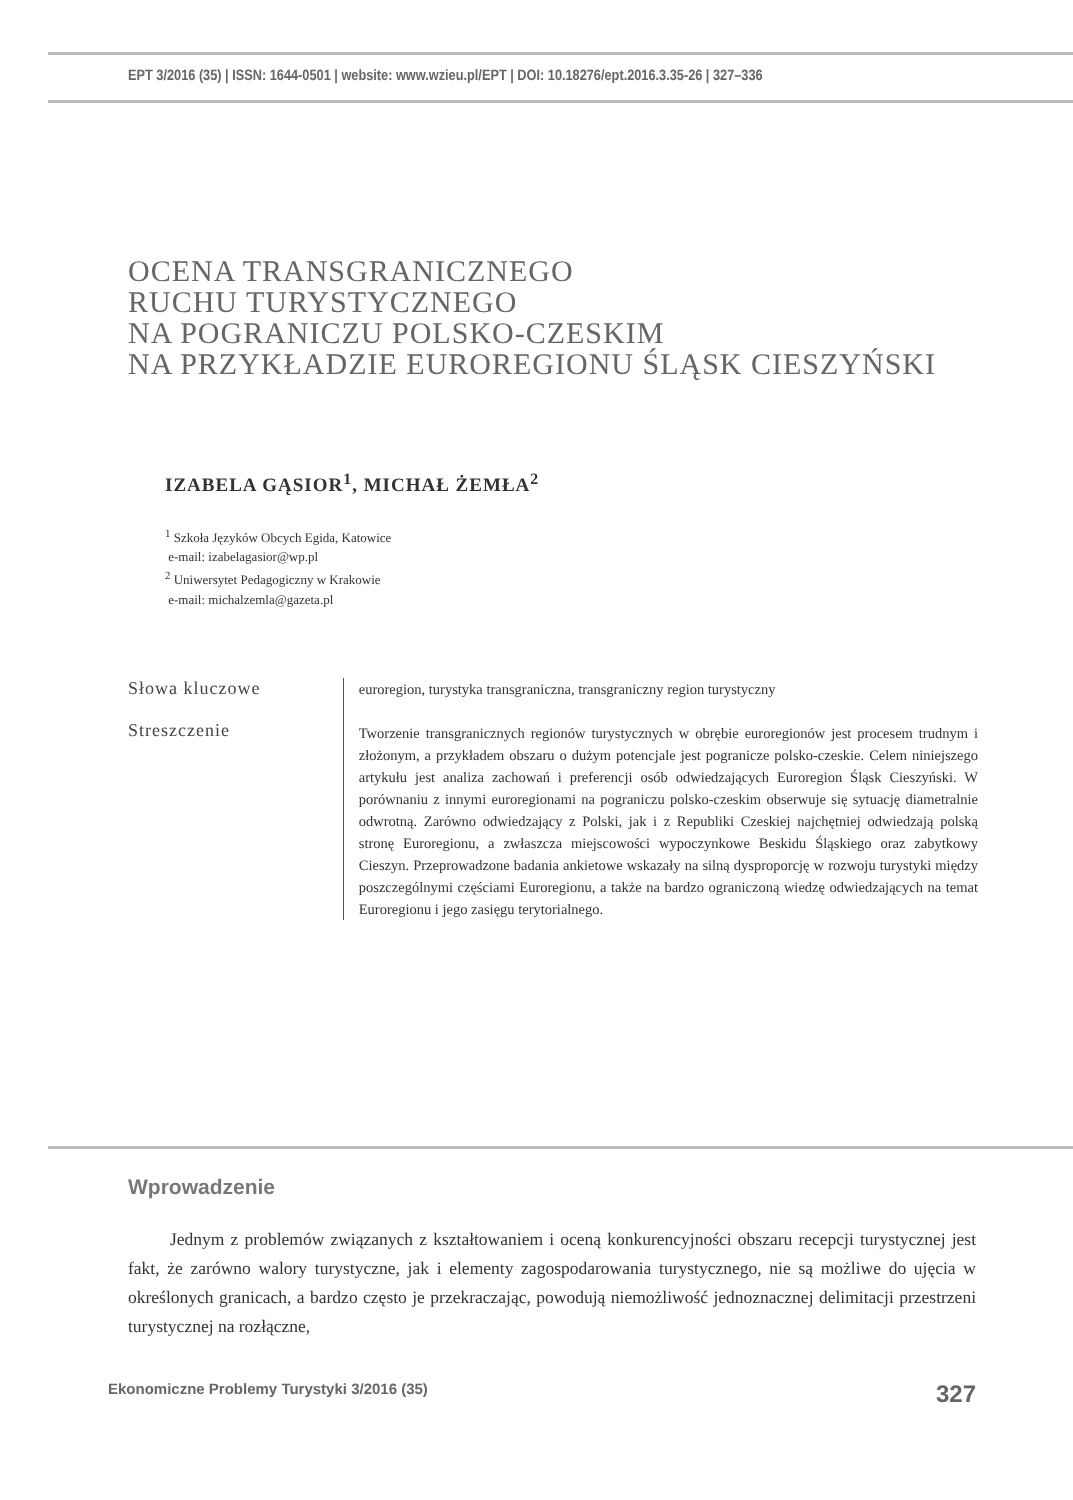EPT 3/2016 (35) | ISSN: 1644-0501 | website: www.wzieu.pl/EPT | DOI: 10.18276/ept.2016.3.35-26 | 327–336
OCENA TRANSGRANICZNEGO
RUCHU TURYSTYCZNEGO
NA POGRANICZU POLSKO-CZESKIM
NA PRZYKŁADZIE EUROREGIONU ŚLĄSK CIESZYŃSKI
IZABELA GĄSIOR<sup>1</sup>, MICHAŁ ŻEMŁA<sup>2</sup>
<sup>1</sup> Szkoła Języków Obcych Egida, Katowice
e-mail: izabelagasior@wp.pl
<sup>2</sup> Uniwersytet Pedagogiczny w Krakowie
e-mail: michalzemla@gazeta.pl
Słowa kluczowe
Streszczenie
euroregion, turystyka transgraniczna, transgraniczny region turystyczny
Tworzenie transgranicznych regionów turystycznych w obrębie euroregionów jest procesem trudnym i złożonym, a przykładem obszaru o dużym potencjale jest pogranicze polsko-czeskie. Celem niniejszego artykułu jest analiza zachowań i preferencji osób odwiedzających Euroregion Śląsk Cieszyński. W porównaniu z innymi euroregionami na pograniczu polsko-czeskim obserwuje się sytuację diametralnie odwrotną. Zarówno odwiedzający z Polski, jak i z Republiki Czeskiej najchętniej odwiedzają polską stronę Euroregionu, a zwłaszcza miejscowości wypoczynkowe Beskidu Śląskiego oraz zabytkowy Cieszyn. Przeprowadzone badania ankietowe wskazały na silną dysproporcję w rozwoju turystyki między poszczególnymi częściami Euroregionu, a także na bardzo ograniczoną wiedzę odwiedzających na temat Euroregionu i jego zasięgu terytorialnego.
Wprowadzenie
Jednym z problemów związanych z kształtowaniem i oceną konkurencyjności obszaru recepcji turystycznej jest fakt, że zarówno walory turystyczne, jak i elementy zagospodarowania turystycznego, nie są możliwe do ujęcia w określonych granicach, a bardzo często je przekraczając, powodują niemożliwość jednoznacznej delimitacji przestrzeni turystycznej na rozłączne,
Ekonomiczne Problemy Turystyki 3/2016 (35) 327